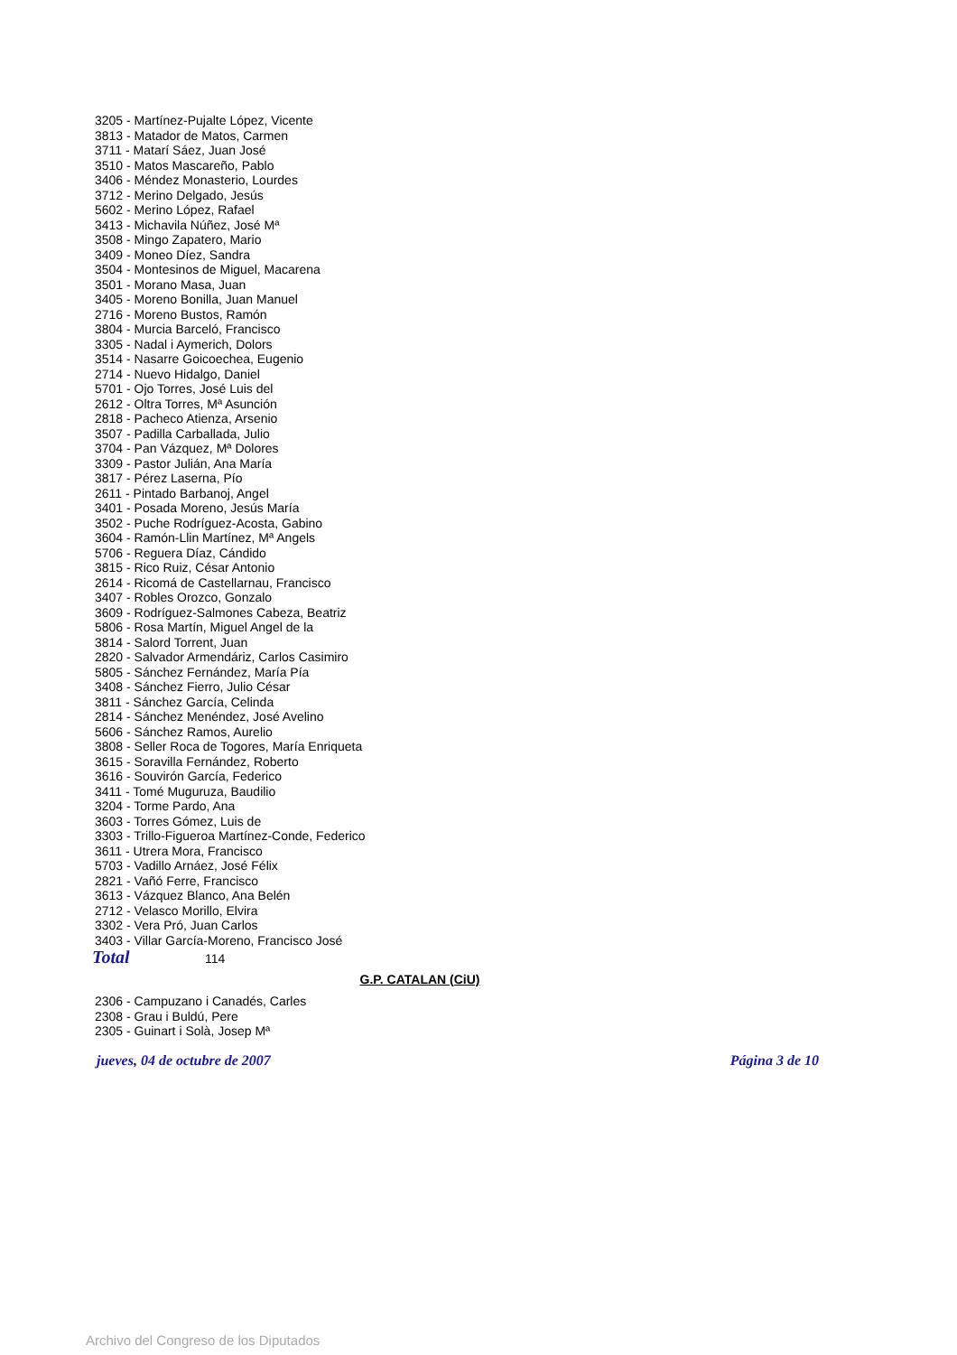3205 - Martínez-Pujalte López, Vicente
3813 - Matador de Matos, Carmen
3711 - Matarí Sáez, Juan José
3510 - Matos Mascareño, Pablo
3406 - Méndez Monasterio, Lourdes
3712 - Merino Delgado, Jesús
5602 - Merino López, Rafael
3413 - Michavila Núñez, José Mª
3508 - Mingo Zapatero, Mario
3409 - Moneo Díez, Sandra
3504 - Montesinos de Miguel, Macarena
3501 - Morano Masa, Juan
3405 - Moreno Bonilla, Juan Manuel
2716 - Moreno Bustos, Ramón
3804 - Murcia Barceló, Francisco
3305 - Nadal i Aymerich, Dolors
3514 - Nasarre Goicoechea, Eugenio
2714 - Nuevo Hidalgo, Daniel
5701 - Ojo Torres, José Luis del
2612 - Oltra Torres, Mª Asunción
2818 - Pacheco Atienza, Arsenio
3507 - Padilla Carballada, Julio
3704 - Pan Vázquez, Mª Dolores
3309 - Pastor Julián, Ana María
3817 - Pérez Laserna, Pío
2611 - Pintado Barbanoj, Angel
3401 - Posada Moreno, Jesús María
3502 - Puche Rodríguez-Acosta, Gabino
3604 - Ramón-Llin Martínez, Mª Angels
5706 - Reguera Díaz, Cándido
3815 - Rico Ruiz, César Antonio
2614 - Ricomá de Castellarnau, Francisco
3407 - Robles Orozco, Gonzalo
3609 - Rodríguez-Salmones Cabeza, Beatriz
5806 - Rosa Martín, Miguel Angel de la
3814 - Salord Torrent, Juan
2820 - Salvador Armendáriz, Carlos Casimiro
5805 - Sánchez Fernández, María Pía
3408 - Sánchez Fierro, Julio César
3811 - Sánchez García, Celinda
2814 - Sánchez Menéndez, José Avelino
5606 - Sánchez Ramos, Aurelio
3808 - Seller Roca de Togores, María Enriqueta
3615 - Soravilla Fernández, Roberto
3616 - Souvirón García, Federico
3411 - Tomé Muguruza, Baudilio
3204 - Torme Pardo, Ana
3603 - Torres Gómez, Luis de
3303 - Trillo-Figueroa Martínez-Conde, Federico
3611 - Utrera Mora, Francisco
5703 - Vadillo Arnáez, José Félix
2821 - Vañó Ferre, Francisco
3613 - Vázquez Blanco, Ana Belén
2712 - Velasco Morillo, Elvira
3302 - Vera Pró, Juan Carlos
3403 - Villar García-Moreno, Francisco José
Total 114
G.P. CATALAN (CiU)
2306 - Campuzano i Canadés, Carles
2308 - Grau i Buldú, Pere
2305 - Guinart i Solà, Josep Mª
jueves, 04 de octubre de 2007 Página 3 de 10
Archivo del Congreso de los Diputados